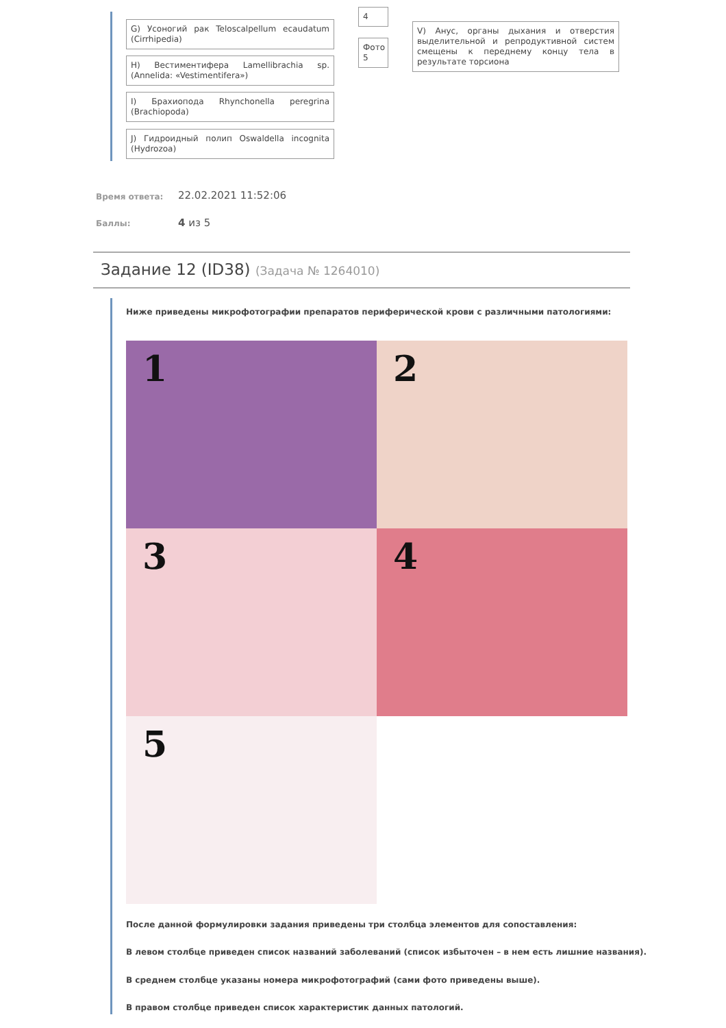G) Усоногий рак Teloscalpellum ecaudatum (Cirrhipedia)
H) Вестиментифера Lamellibrachia sp. (Annelida: «Vestimentifera»)
I) Брахиопода Rhynchonella peregrina (Brachiopoda)
J) Гидроидный полип Oswaldella incognita (Hydrozoa)
4
Фото 5
V) Анус, органы дыхания и отверстия выделительной и репродуктивной систем смещены к переднему концу тела в результате торсиона
Время ответа: 22.02.2021 11:52:06
Баллы: 4 из 5
Задание 12 (ID38) (Задача № 1264010)
Ниже приведены микрофотографии препаратов периферической крови с различными патологиями:
1 2
3 4
5
После данной формулировки задания приведены три столбца элементов для сопоставления:
В левом столбце приведен список названий заболеваний (список избыточен – в нем есть лишние названия).
В среднем столбце указаны номера микрофотографий (сами фото приведены выше).
В правом столбце приведен список характеристик данных патологий.